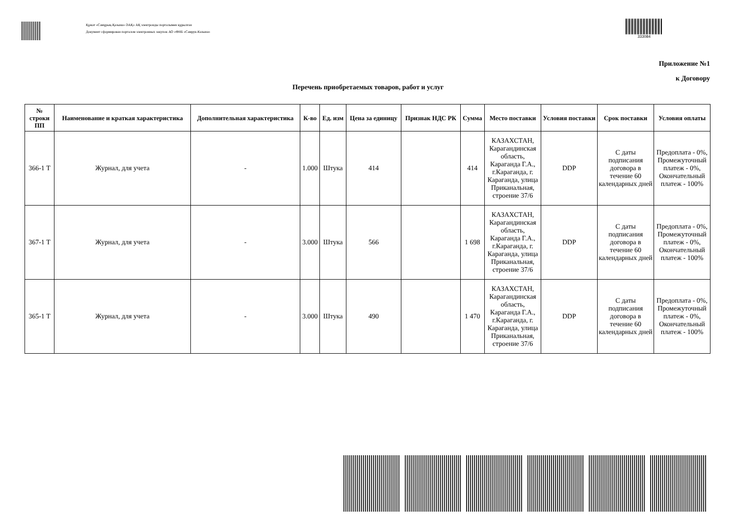Құжат «Самұрық-Қазына» ӘАҚ» АҚ электронды порталымен құрылған
Документ сформирован порталом электронных закупок АО «ФНБ «Самрук-Казына»
333084
Приложение №1
к Договору
Перечень приобретаемых товаров, работ и услуг
| № строки ПП | Наименование и краткая характеристика | Дополнительная характеристика | К-во | Ед. изм | Цена за единицу | Признак НДС РК | Сумма | Место поставки | Условия поставки | Срок поставки | Условия оплаты |
| --- | --- | --- | --- | --- | --- | --- | --- | --- | --- | --- | --- |
| 366-1 Т | Журнал, для учета | - | 1.000 | Штука | 414 | | 414 | КАЗАХСТАН, Карагандинская область, Караганда Г.А., г.Караганда, г. Караганда, улица Приканальная, строение 37/6 | DDP | С даты подписания договора в течение 60 календарных дней | Предоплата - 0%, Промежуточный платеж - 0%, Окончательный платеж - 100% |
| 367-1 Т | Журнал, для учета | - | 3.000 | Штука | 566 | | 1 698 | КАЗАХСТАН, Карагандинская область, Караганда Г.А., г.Караганда, г. Караганда, улица Приканальная, строение 37/6 | DDP | С даты подписания договора в течение 60 календарных дней | Предоплата - 0%, Промежуточный платеж - 0%, Окончательный платеж - 100% |
| 365-1 Т | Журнал, для учета | - | 3.000 | Штука | 490 | | 1 470 | КАЗАХСТАН, Карагандинская область, Караганда Г.А., г.Караганда, г. Караганда, улица Приканальная, строение 37/6 | DDP | С даты подписания договора в течение 60 календарных дней | Предоплата - 0%, Промежуточный платеж - 0%, Окончательный платеж - 100% |